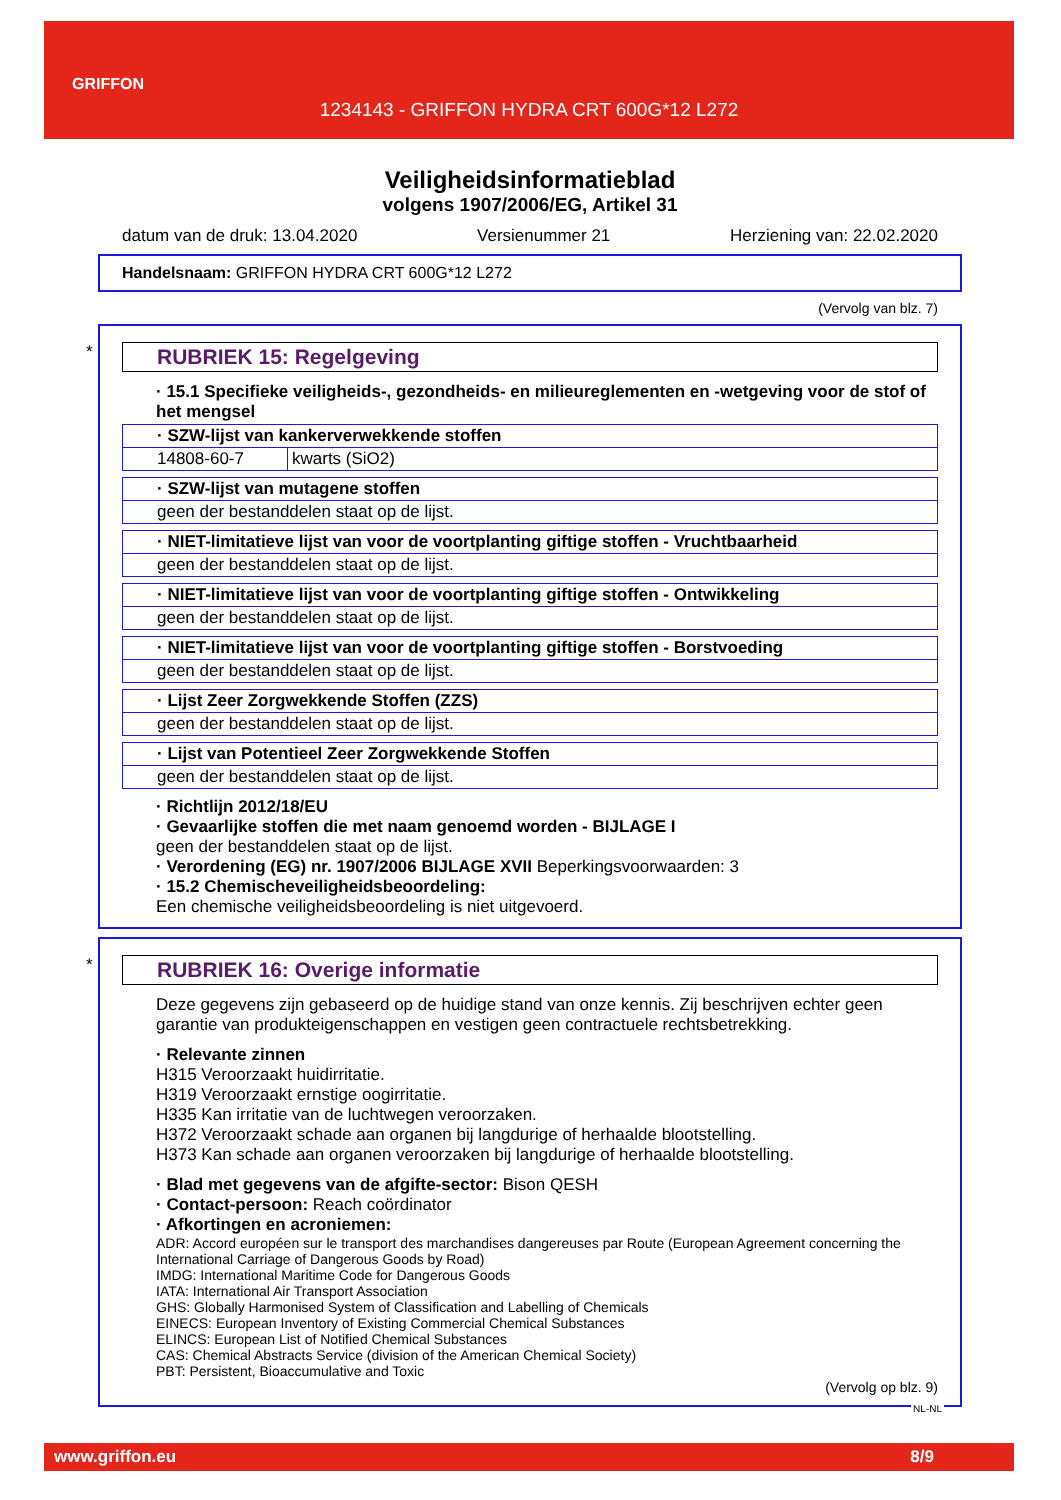GRIFFON
1234143 - GRIFFON HYDRA CRT 600G*12 L272
Veiligheidsinformatieblad
volgens 1907/2006/EG, Artikel 31
datum van de druk: 13.04.2020 Versienummer 21 Herziening van: 22.02.2020
Handelsnaam: GRIFFON HYDRA CRT 600G*12 L272
(Vervolg van blz. 7)
*
RUBRIEK 15: Regelgeving
· 15.1 Specifieke veiligheids-, gezondheids- en milieureglementen en -wetgeving voor de stof of het mengsel
| · SZW-lijst van kankerverwekkende stoffen | |
| --- | --- |
| 14808-60-7 | kwarts (SiO2) |
| · SZW-lijst van mutagene stoffen |
| --- |
| geen der bestanddelen staat op de lijst. |
| · NIET-limitatieve lijst van voor de voortplanting giftige stoffen - Vruchtbaarheid |
| --- |
| geen der bestanddelen staat op de lijst. |
| · NIET-limitatieve lijst van voor de voortplanting giftige stoffen - Ontwikkeling |
| --- |
| geen der bestanddelen staat op de lijst. |
| · NIET-limitatieve lijst van voor de voortplanting giftige stoffen - Borstvoeding |
| --- |
| geen der bestanddelen staat op de lijst. |
| · Lijst Zeer Zorgwekkende Stoffen (ZZS) |
| --- |
| geen der bestanddelen staat op de lijst. |
| · Lijst van Potentieel Zeer Zorgwekkende Stoffen |
| --- |
| geen der bestanddelen staat op de lijst. |
· Richtlijn 2012/18/EU
· Gevaarlijke stoffen die met naam genoemd worden - BIJLAGE I
geen der bestanddelen staat op de lijst.
· Verordening (EG) nr. 1907/2006 BIJLAGE XVII Beperkingsvoorwaarden: 3
· 15.2 Chemischeveiligheidsbeoordeling:
Een chemische veiligheidsbeoordeling is niet uitgevoerd.
*
RUBRIEK 16: Overige informatie
Deze gegevens zijn gebaseerd op de huidige stand van onze kennis. Zij beschrijven echter geen garantie van produkteigenschappen en vestigen geen contractuele rechtsbetrekking.
· Relevante zinnen
H315 Veroorzaakt huidirritatie.
H319 Veroorzaakt ernstige oogirritatie.
H335 Kan irritatie van de luchtwegen veroorzaken.
H372 Veroorzaakt schade aan organen bij langdurige of herhaalde blootstelling.
H373 Kan schade aan organen veroorzaken bij langdurige of herhaalde blootstelling.
· Blad met gegevens van de afgifte-sector: Bison QESH
· Contact-persoon: Reach coördinator
· Afkortingen en acroniemen:
ADR: Accord européen sur le transport des marchandises dangereuses par Route (European Agreement concerning the International Carriage of Dangerous Goods by Road)
IMDG: International Maritime Code for Dangerous Goods
IATA: International Air Transport Association
GHS: Globally Harmonised System of Classification and Labelling of Chemicals
EINECS: European Inventory of Existing Commercial Chemical Substances
ELINCS: European List of Notified Chemical Substances
CAS: Chemical Abstracts Service (division of the American Chemical Society)
PBT: Persistent, Bioaccumulative and Toxic
(Vervolg op blz. 9)
NL-NL
www.griffon.eu 8/9